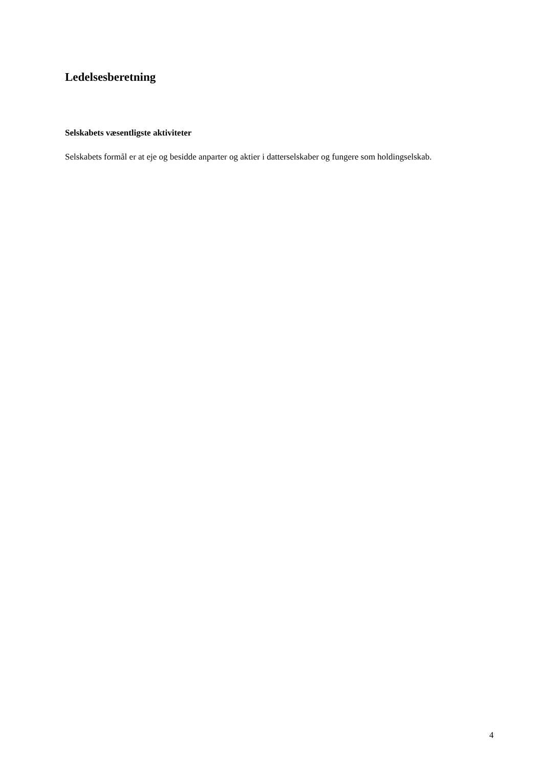Ledelsesberetning
Selskabets væsentligste aktiviteter
Selskabets formål er at eje og besidde anparter og aktier i datterselskaber og fungere som holdingselskab.
4